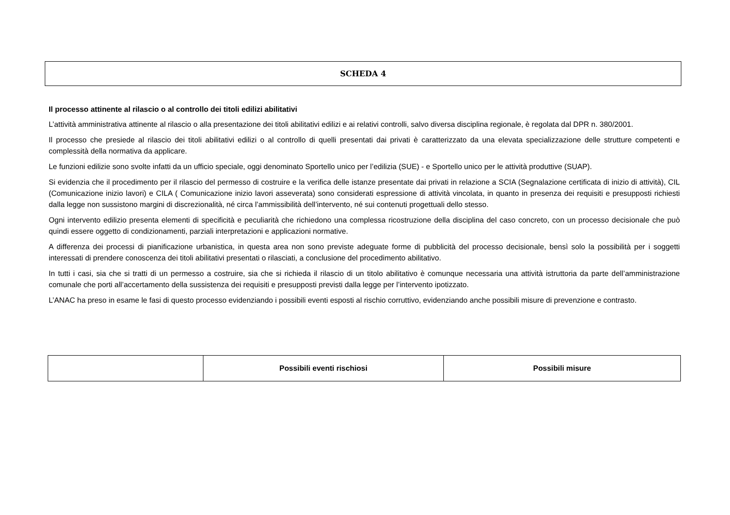SCHEDA 4
Il processo attinente al rilascio o al controllo dei titoli edilizi abilitativi
L’attività amministrativa attinente al rilascio o alla presentazione dei titoli abilitativi edilizi e ai relativi controlli, salvo diversa disciplina regionale, è regolata dal DPR n. 380/2001.
Il processo che presiede al rilascio dei titoli abilitativi edilizi o al controllo di quelli presentati dai privati è caratterizzato da una elevata specializzazione delle strutture competenti e complessità della normativa da applicare.
Le funzioni edilizie sono svolte infatti da un ufficio speciale, oggi denominato Sportello unico per l’edilizia (SUE) - e Sportello unico per le attività produttive (SUAP).
Si evidenzia che il procedimento per il rilascio del permesso di costruire e la verifica delle istanze presentate dai privati in relazione a SCIA (Segnalazione certificata di inizio di attività), CIL (Comunicazione inizio lavori) e CILA ( Comunicazione inizio lavori asseverata) sono considerati espressione di attività vincolata, in quanto in presenza dei requisiti e presupposti richiesti dalla legge non sussistono margini di discrezionalità, né circa l’ammissibilità dell’intervento, né sui contenuti progettuali dello stesso.
Ogni intervento edilizio presenta elementi di specificità e peculiarità che richiedono una complessa ricostruzione della disciplina del caso concreto, con un processo decisionale che può quindi essere oggetto di condizionamenti, parziali interpretazioni e applicazioni normative.
A differenza dei processi di pianificazione urbanistica, in questa area non sono previste adeguate forme di pubblicità del processo decisionale, bensì solo la possibilità per i soggetti interessati di prendere conoscenza dei titoli abilitativi presentati o rilasciati, a conclusione del procedimento abilitativo.
In tutti i casi, sia che si tratti di un permesso a costruire, sia che si richieda il rilascio di un titolo abilitativo è comunque necessaria una attività istruttoria da parte dell’amministrazione comunale che porti all’accertamento della sussistenza dei requisiti e presupposti previsti dalla legge per l’intervento ipotizzato.
L’ANAC ha preso in esame le fasi di questo processo evidenziando i possibili eventi esposti al rischio corruttivo, evidenziando anche possibili misure di prevenzione e contrasto.
| | Possibili eventi rischiosi | Possibili misure |
| --- | --- | --- |